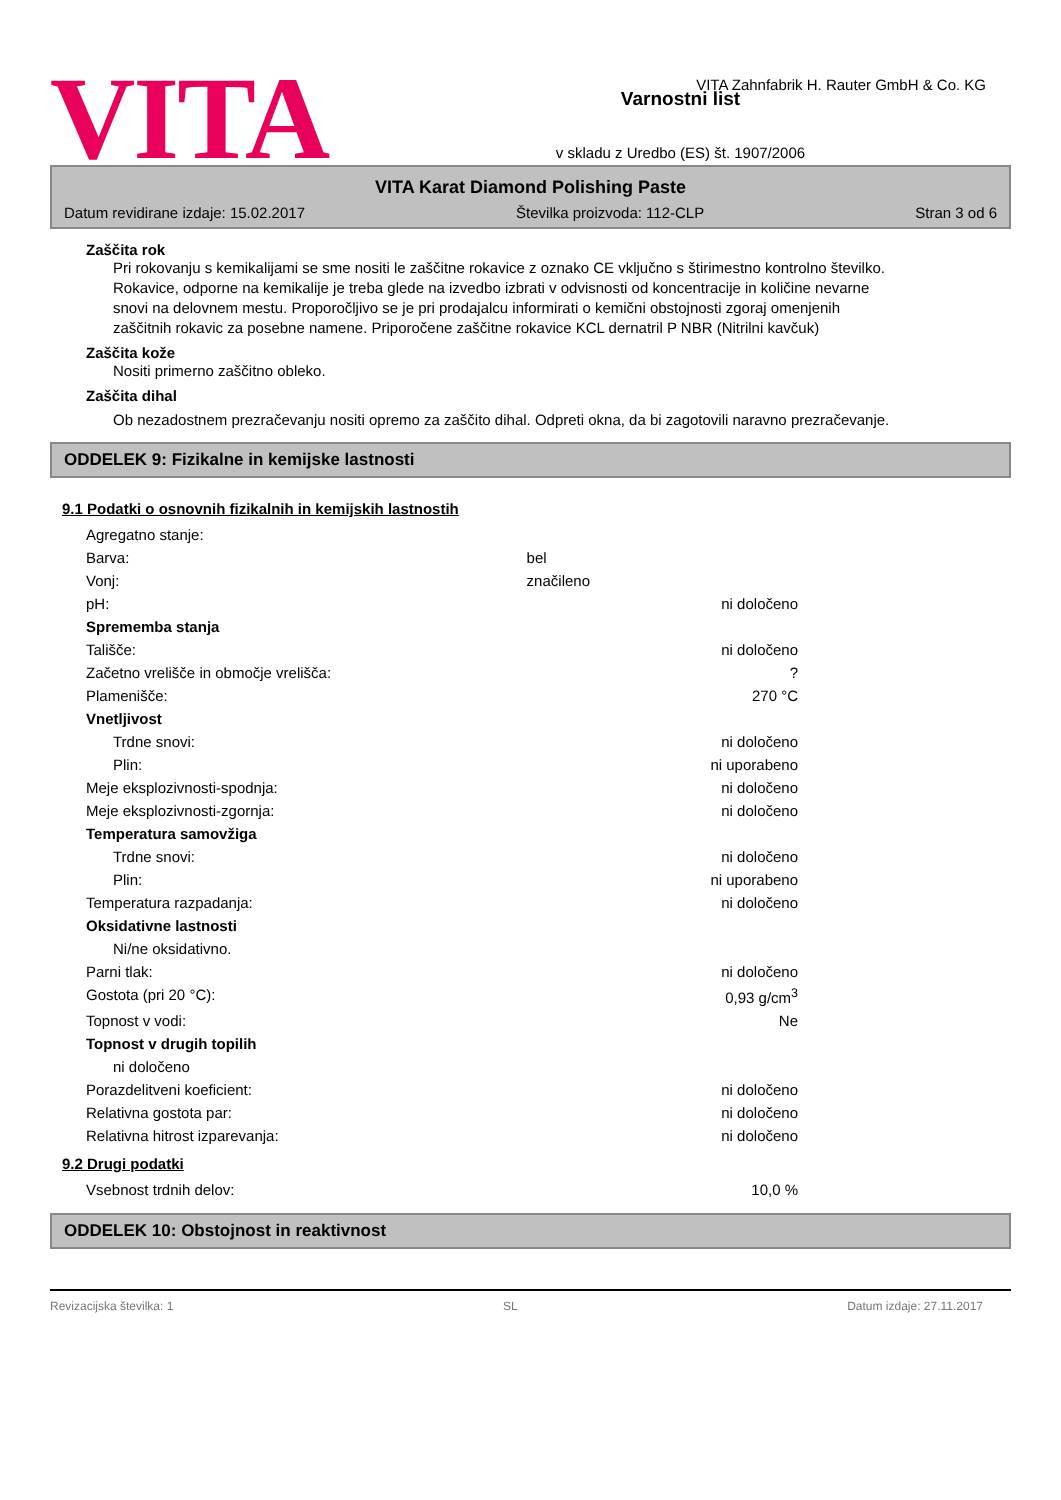VITA
Varnostni list
v skladu z Uredbo (ES) št. 1907/2006
VITA Zahnfabrik H. Rauter GmbH & Co. KG
VITA Karat Diamond Polishing Paste
Datum revidirane izdaje: 15.02.2017 Številka proizvoda: 112-CLP Stran 3 od 6
Zaščita rok
Pri rokovanju s kemikalijami se sme nositi le zaščitne rokavice z oznako CE vključno s štirimestno kontrolno številko. Rokavice, odporne na kemikalije je treba glede na izvedbo izbrati v odvisnosti od koncentracije in količine nevarne snovi na delovnem mestu. Proporočljivo se je pri prodajalcu informirati o kemični obstojnosti zgoraj omenjenih zaščitnih rokavic za posebne namene. Priporočene zaščitne rokavice KCL dernatril P NBR (Nitrilni kavčuk)
Zaščita kože
Nositi primerno zaščitno obleko.
Zaščita dihal
Ob nezadostnem prezračevanju nositi opremo za zaščito dihal. Odpreti okna, da bi zagotovili naravno prezračevanje.
ODDELEK 9: Fizikalne in kemijske lastnosti
9.1 Podatki o osnovnih fizikalnih in kemijskih lastnostih
| Agregatno stanje: | | |
| Barva: | bel | |
| Vonj: | značileno | |
| pH: | | ni določeno |
| Sprememba stanja | | |
| Tališče: | | ni določeno |
| Začetno vrelišče in območje vrelišča: | | ? |
| Plamenišče: | | 270 °C |
| Vnetljivost | | |
| Trdne snovi: | | ni določeno |
| Plin: | | ni uporabeno |
| Meje eksplozivnosti-spodnja: | | ni določeno |
| Meje eksplozivnosti-zgornja: | | ni določeno |
| Temperatura samovžiga | | |
| Trdne snovi: | | ni določeno |
| Plin: | | ni uporabeno |
| Temperatura razpadanja: | | ni določeno |
| Oksidativne lastnosti | | |
| Ni/ne oksidativno. | | |
| Parni tlak: | | ni določeno |
| Gostota (pri 20 °C): | | 0,93 g/cm<sup>3</sup> |
| Topnost v vodi: | | Ne |
| Topnost v drugih topilih | | |
| ni določeno | | |
| Porazdelitveni koeficient: | | ni določeno |
| Relativna gostota par: | | ni določeno |
| Relativna hitrost izparevanja: | | ni določeno |
9.2 Drugi podatki
| Vsebnost trdnih delov: | 10,0 % |
ODDELEK 10: Obstojnost in reaktivnost
Revizacijska številka: 1 SL Datum izdaje: 27.11.2017